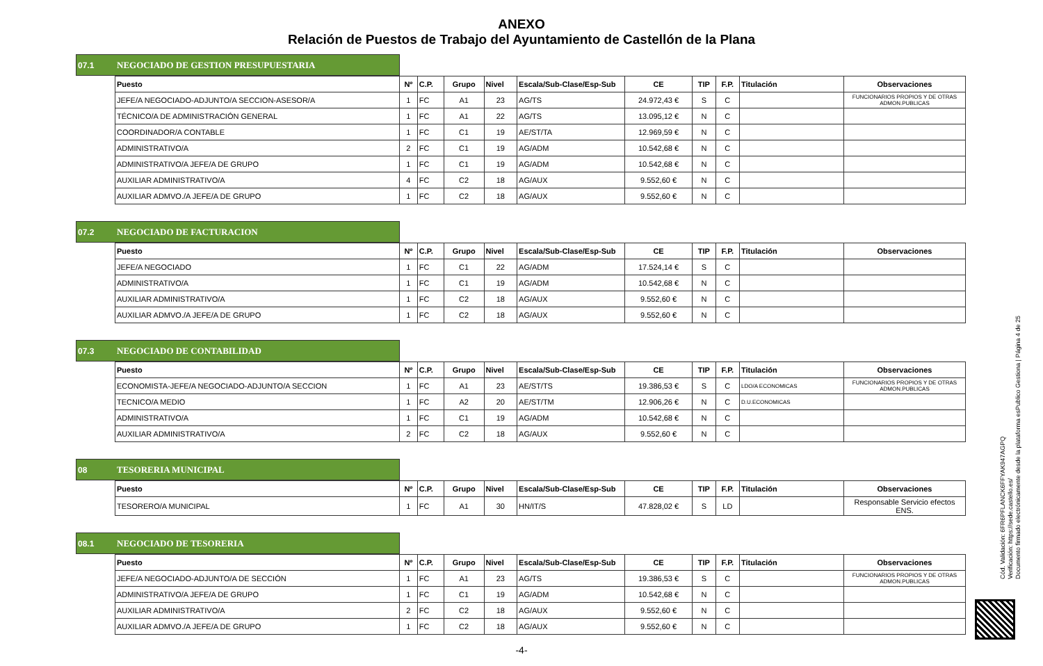ANEXO
Relación de Puestos de Trabajo del Ayuntamiento de Castellón de la Plana
07.1 NEGOCIADO DE GESTION PRESUPUESTARIA
| Puesto | Nº | C.P. | Grupo | Nivel | Escala/Sub-Clase/Esp-Sub | CE | TIP | F.P. | Titulación | Observaciones |
| --- | --- | --- | --- | --- | --- | --- | --- | --- | --- | --- |
| JEFE/A NEGOCIADO-ADJUNTO/A SECCION-ASESOR/A | 1 | FC | A1 | 23 | AG/TS | 24.972,43 € | S | C | | FUNCIONARIOS PROPIOS Y DE OTRAS ADMON.PUBLICAS |
| TÉCNICO/A DE ADMINISTRACIÓN GENERAL | 1 | FC | A1 | 22 | AG/TS | 13.095,12 € | N | C | | |
| COORDINADOR/A CONTABLE | 1 | FC | C1 | 19 | AE/ST/TA | 12.969,59 € | N | C | | |
| ADMINISTRATIVO/A | 2 | FC | C1 | 19 | AG/ADM | 10.542,68 € | N | C | | |
| ADMINISTRATIVO/A JEFE/A DE GRUPO | 1 | FC | C1 | 19 | AG/ADM | 10.542,68 € | N | C | | |
| AUXILIAR ADMINISTRATIVO/A | 4 | FC | C2 | 18 | AG/AUX | 9.552,60 € | N | C | | |
| AUXILIAR ADMVO./A JEFE/A DE GRUPO | 1 | FC | C2 | 18 | AG/AUX | 9.552,60 € | N | C | | |
07.2 NEGOCIADO DE FACTURACION
| Puesto | Nº | C.P. | Grupo | Nivel | Escala/Sub-Clase/Esp-Sub | CE | TIP | F.P. | Titulación | Observaciones |
| --- | --- | --- | --- | --- | --- | --- | --- | --- | --- | --- |
| JEFE/A NEGOCIADO | 1 | FC | C1 | 22 | AG/ADM | 17.524,14 € | S | C | | |
| ADMINISTRATIVO/A | 1 | FC | C1 | 19 | AG/ADM | 10.542,68 € | N | C | | |
| AUXILIAR ADMINISTRATIVO/A | 1 | FC | C2 | 18 | AG/AUX | 9.552,60 € | N | C | | |
| AUXILIAR ADMVO./A JEFE/A DE GRUPO | 1 | FC | C2 | 18 | AG/AUX | 9.552,60 € | N | C | | |
07.3 NEGOCIADO DE CONTABILIDAD
| Puesto | Nº | C.P. | Grupo | Nivel | Escala/Sub-Clase/Esp-Sub | CE | TIP | F.P. | Titulación | Observaciones |
| --- | --- | --- | --- | --- | --- | --- | --- | --- | --- | --- |
| ECONOMISTA-JEFE/A NEGOCIADO-ADJUNTO/A SECCION | 1 | FC | A1 | 23 | AE/ST/TS | 19.386,53 € | S | C | LDO/A ECONOMICAS | FUNCIONARIOS PROPIOS Y DE OTRAS ADMON.PUBLICAS |
| TECNICO/A MEDIO | 1 | FC | A2 | 20 | AE/ST/TM | 12.906,26 € | N | C | D.U.ECONOMICAS | |
| ADMINISTRATIVO/A | 1 | FC | C1 | 19 | AG/ADM | 10.542,68 € | N | C | | |
| AUXILIAR ADMINISTRATIVO/A | 2 | FC | C2 | 18 | AG/AUX | 9.552,60 € | N | C | | |
08 TESORERIA MUNICIPAL
| Puesto | Nº | C.P. | Grupo | Nivel | Escala/Sub-Clase/Esp-Sub | CE | TIP | F.P. | Titulación | Observaciones |
| --- | --- | --- | --- | --- | --- | --- | --- | --- | --- | --- |
| TESORERO/A MUNICIPAL | 1 | FC | A1 | 30 | HN/IT/S | 47.828,02 € | S | LD | | Responsable Servicio efectos ENS. |
08.1 NEGOCIADO DE TESORERIA
| Puesto | Nº | C.P. | Grupo | Nivel | Escala/Sub-Clase/Esp-Sub | CE | TIP | F.P. | Titulación | Observaciones |
| --- | --- | --- | --- | --- | --- | --- | --- | --- | --- | --- |
| JEFE/A NEGOCIADO-ADJUNTO/A DE SECCIÓN | 1 | FC | A1 | 23 | AG/TS | 19.386,53 € | S | C | | FUNCIONARIOS PROPIOS Y DE OTRAS ADMON.PUBLICAS |
| ADMINISTRATIVO/A JEFE/A DE GRUPO | 1 | FC | C1 | 19 | AG/ADM | 10.542,68 € | N | C | | |
| AUXILIAR ADMINISTRATIVO/A | 2 | FC | C2 | 18 | AG/AUX | 9.552,60 € | N | C | | |
| AUXILIAR ADMVO./A JEFE/A DE GRUPO | 1 | FC | C2 | 18 | AG/AUX | 9.552,60 € | N | C | | |
-4-
Cód. Validación: 6FR6PFLANCK6FFYAK947AGPQ
Verificación: https://sede.castello.es/
Documento firmado electrónicamente desde la plataforma esPublico Gestiona | Página 4 de 25